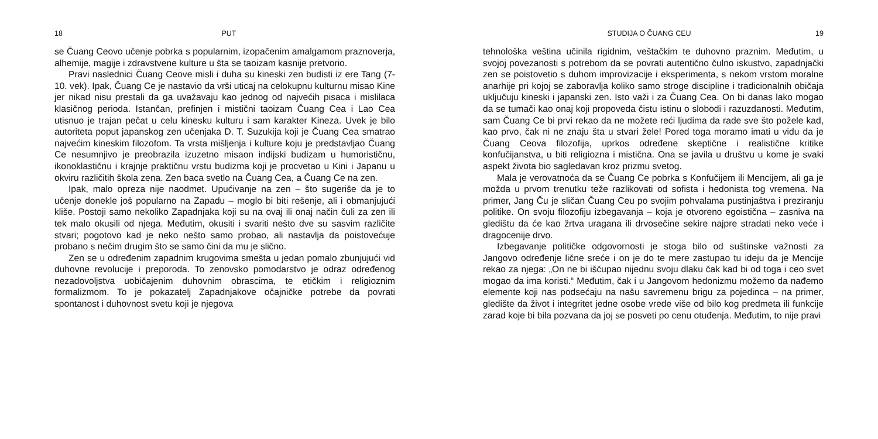18 PUT
se Čuang Ceovo učenje pobrka s popularnim, izopačenim amalgamom praznoverja, alhemije, magije i zdravstvene kulture u šta se taoizam kasnije pretvorio.
Pravi naslednici Čuang Ceove misli i duha su kineski zen budisti iz ere Tang (7-10. vek). Ipak, Čuang Ce je nastavio da vrši uticaj na celokupnu kulturnu misao Kine jer nikad nisu prestali da ga uvažavaju kao jednog od najvećih pisaca i mislilaca klasičnog perioda. Istančan, prefinjen i mistični taoizam Čuang Cea i Lao Cea utisnuo je trajan pečat u celu kinesku kulturu i sam karakter Kineza. Uvek je bilo autoriteta poput japanskog zen učenjaka D. T. Suzukija koji je Čuang Cea smatrao najvećim kineskim filozofom. Ta vrsta mišljenja i kulture koju je predstavljao Čuang Ce nesumnjivo je preobrazila izuzetno misaon indijski budizam u humorističnu, ikonoklastičnu i krajnje praktičnu vrstu budizma koji je procvetao u Kini i Japanu u okviru različitih škola zena. Zen baca svetlo na Čuang Cea, a Čuang Ce na zen.
Ipak, malo opreza nije naodmet. Upućivanje na zen – što sugeriše da je to učenje donekle još popularno na Zapadu – moglo bi biti rešenje, ali i obmanjujući kliše. Postoji samo nekoliko Zapadnjaka koji su na ovaj ili onaj način čuli za zen ili tek malo okusili od njega. Međutim, okusiti i svariti nešto dve su sasvim različite stvari; pogotovo kad je neko nešto samo probao, ali nastavlja da poistovećuje probano s nečim drugim što se samo čini da mu je slično.
Zen se u određenim zapadnim krugovima smešta u jedan pomalo zbunjujući vid duhovne revolucije i preporoda. To zenovsko pomodarstvo je odraz određenog nezadovoljstva uobičajenim duhovnim obrascima, te etičkim i religioznim formalizmom. To je pokazatelj Zapadnjakove očajničke potrebe da povrati spontanost i duhovnost svetu koji je njegova
STUDIJA O ČUANG CEU 19
tehnološka veština učinila rigidnim, veštačkim te duhovno praznim. Međutim, u svojoj povezanosti s potrebom da se povrati autentično čulno iskustvo, zapadnjački zen se poistovetio s duhom improvizacije i eksperimenta, s nekom vrstom moralne anarhije pri kojoj se zaboravlja koliko samo stroge discipline i tradicionalnih običaja uključuju kineski i japanski zen. Isto važi i za Čuang Cea. On bi danas lako mogao da se tumači kao onaj koji propoveda čistu istinu o slobodi i razuzdanosti. Međutim, sam Čuang Ce bi prvi rekao da ne možete reći ljudima da rade sve što požele kad, kao prvo, čak ni ne znaju šta u stvari žele! Pored toga moramo imati u vidu da je Čuang Ceova filozofija, uprkos određene skeptične i realistične kritike konfučijanstva, u biti religiozna i mistična. Ona se javila u društvu u kome je svaki aspekt života bio sagledavan kroz prizmu svetog.
Mala je verovatnoća da se Čuang Ce pobrka s Konfučijem ili Mencijem, ali ga je možda u prvom trenutku teže razlikovati od sofista i hedonista tog vremena. Na primer, Jang Ču je sličan Čuang Ceu po svojim pohvalama pustinjaštva i preziranju politike. On svoju filozofiju izbegavanja – koja je otvoreno egoistična – zasniva na gledištu da će kao žrtva uragana ili drvosečine sekire najpre stradati neko veće i dragocenije drvo.
Izbegavanje političke odgovornosti je stoga bilo od suštinske važnosti za Jangovo određenje lične sreće i on je do te mere zastupao tu ideju da je Mencije rekao za njega: „On ne bi iščupao nijednu svoju dlaku čak kad bi od toga i ceo svet mogao da ima koristi.“ Međutim, čak i u Jangovom hedonizmu možemo da nađemo elemente koji nas podsećaju na našu savremenu brigu za pojedinca – na primer, gledište da život i integritet jedne osobe vrede više od bilo kog predmeta ili funkcije zarad koje bi bila pozvana da joj se posveti po cenu otuđenja. Međutim, to nije pravi